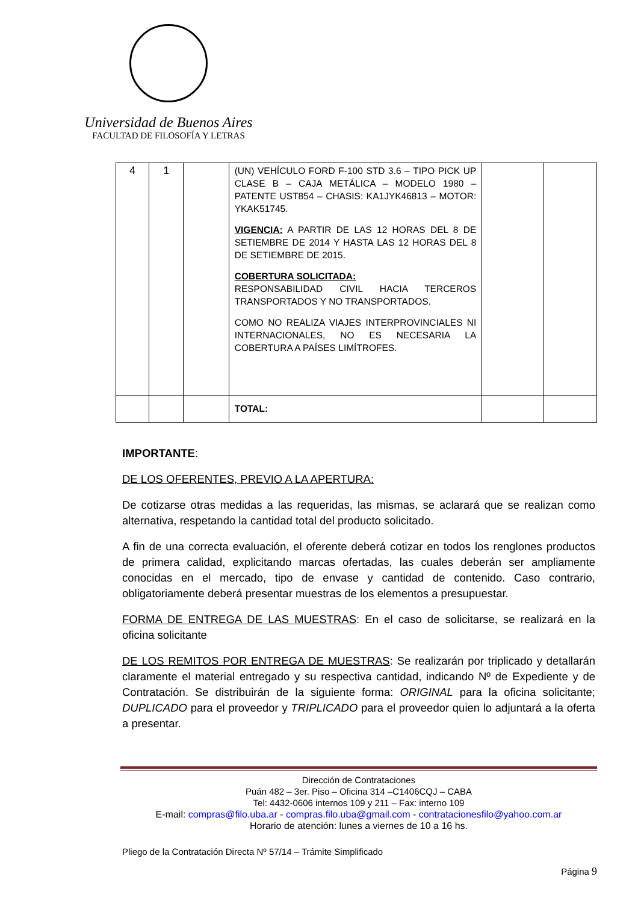Universidad de Buenos Aires
FACULTAD DE FILOSOFÍA Y LETRAS
| 4 | 1 | | (UN) VEHÍCULO FORD F-100 STD 3.6 – TIPO PICK UP CLASE B – CAJA METÁLICA – MODELO 1980 – PATENTE UST854 – CHASIS: KA1JYK46813 – MOTOR: YKAK51745. VIGENCIA: A PARTIR DE LAS 12 HORAS DEL 8 DE SETIEMBRE DE 2014 Y HASTA LAS 12 HORAS DEL 8 DE SETIEMBRE DE 2015. COBERTURA SOLICITADA: RESPONSABILIDAD CIVIL HACIA TERCEROS TRANSPORTADOS Y NO TRANSPORTADOS. COMO NO REALIZA VIAJES INTERPROVINCIALES NI INTERNACIONALES, NO ES NECESARIA LA COBERTURA A PAÍSES LIMÍTROFES. | | |
| | | | TOTAL: | | |
IMPORTANTE:
DE LOS OFERENTES, PREVIO A LA APERTURA:
De cotizarse otras medidas a las requeridas, las mismas, se aclarará que se realizan como alternativa, respetando la cantidad total del producto solicitado.
A fin de una correcta evaluación, el oferente deberá cotizar en todos los renglones productos de primera calidad, explicitando marcas ofertadas, las cuales deberán ser ampliamente conocidas en el mercado, tipo de envase y cantidad de contenido. Caso contrario, obligatoriamente deberá presentar muestras de los elementos a presupuestar.
FORMA DE ENTREGA DE LAS MUESTRAS: En el caso de solicitarse, se realizará en la oficina solicitante
DE LOS REMITOS POR ENTREGA DE MUESTRAS: Se realizarán por triplicado y detallarán claramente el material entregado y su respectiva cantidad, indicando Nº de Expediente y de Contratación. Se distribuirán de la siguiente forma: ORIGINAL para la oficina solicitante; DUPLICADO para el proveedor y TRIPLICADO para el proveedor quien lo adjuntará a la oferta a presentar.
Dirección de Contrataciones
Puán 482 – 3er. Piso – Oficina 314 –C1406CQJ – CABA
Tel: 4432-0606 internos 109 y 211 – Fax: interno 109
E-mail: compras@filo.uba.ar - compras.filo.uba@gmail.com - contratacionesfilo@yahoo.com.ar
Horario de atención: lunes a viernes de 10 a 16 hs.
Pliego de la Contratación Directa Nº 57/14 – Trámite Simplificado
Página 9